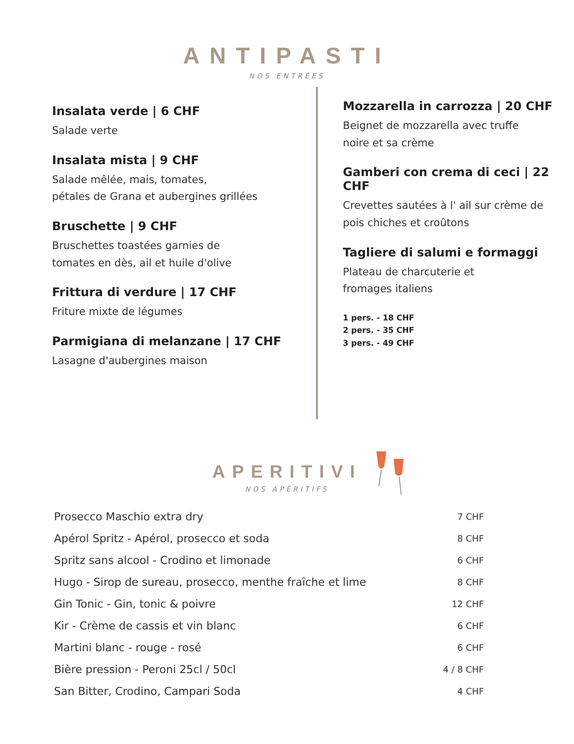ANTIPASTI
NOS ENTRÉES
Insalata verde | 6 CHF
Salade verte
Insalata mista | 9 CHF
Salade mêlée, mais, tomates,
pétales de Grana et aubergines grillées
Bruschette | 9 CHF
Bruschettes toastées garnies de
tomates en dès, ail et huile d'olive
Frittura di verdure | 17 CHF
Friture mixte de légumes
Parmigiana di melanzane | 17 CHF
Lasagne d'aubergines maison
Mozzarella in carrozza | 20 CHF
Beignet de mozzarella avec truffe
noire et sa crème
Gamberi con crema di ceci | 22 CHF
Crevettes sautées à l' ail sur crème de
pois chiches et croûtons
Tagliere di salumi e formaggi
Plateau de charcuterie et
fromages italiens
1 pers. - 18 CHF
2 pers. - 35 CHF
3 pers. - 49 CHF
APERITIVI
NOS APÉRITIFS
| Prosecco Maschio extra dry | 7 CHF |
| Apérol Spritz - Apérol, prosecco et soda | 8 CHF |
| Spritz sans alcool - Crodino et limonade | 6 CHF |
| Hugo - Sirop de sureau, prosecco, menthe fraîche et lime | 8 CHF |
| Gin Tonic - Gin, tonic & poivre | 12 CHF |
| Kir - Crème de cassis et vin blanc | 6 CHF |
| Martini blanc - rouge - rosé | 6 CHF |
| Bière pression - Peroni 25cl / 50cl | 4 / 8 CHF |
| San Bitter, Crodino, Campari Soda | 4 CHF |